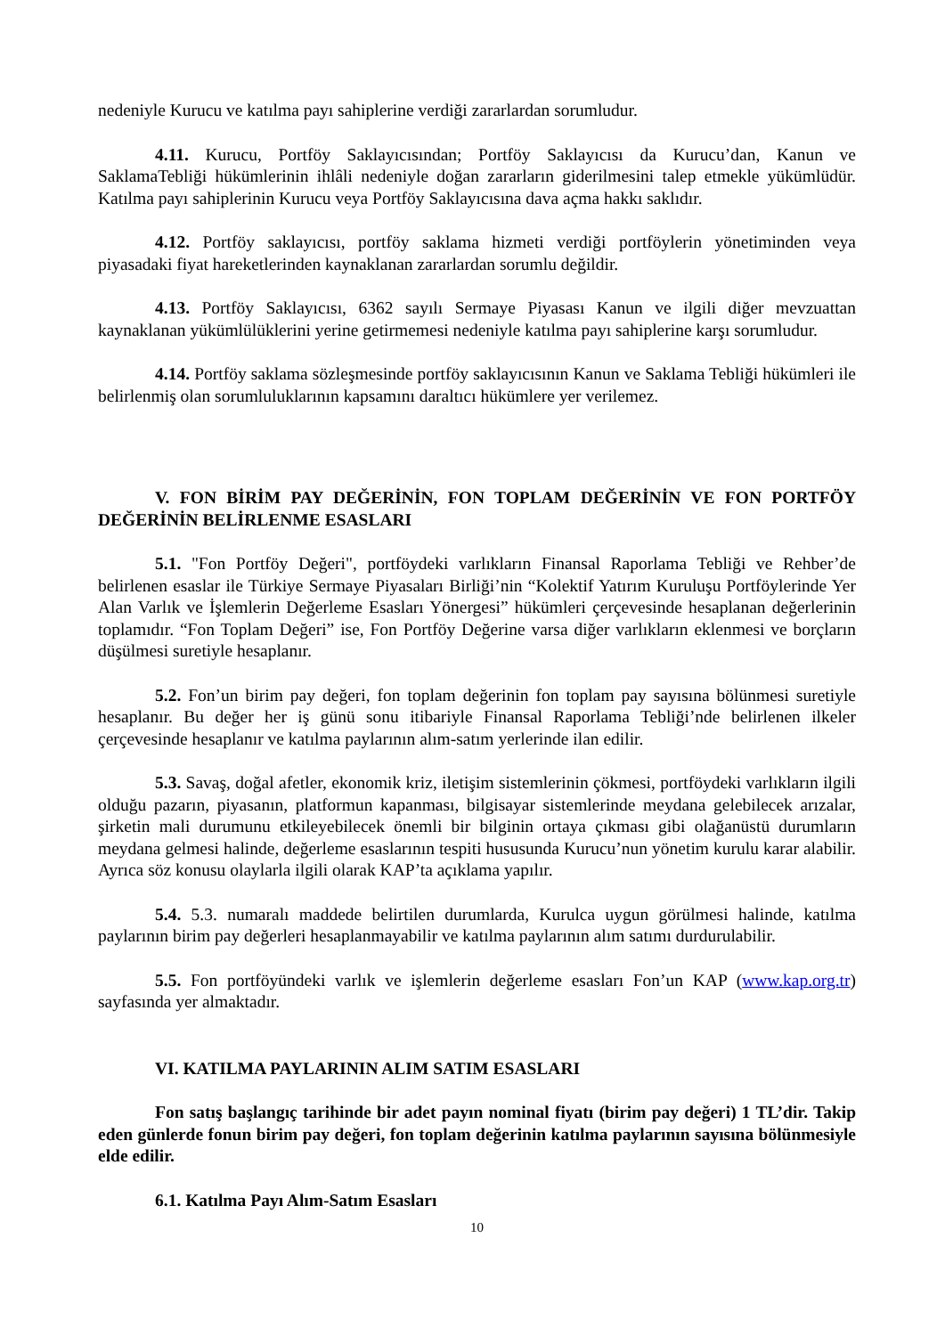nedeniyle Kurucu ve katılma payı sahiplerine verdiği zararlardan sorumludur.
4.11. Kurucu, Portföy Saklayıcısından; Portföy Saklayıcısı da Kurucu’dan, Kanun ve SaklamaTebliği hükümlerinin ihlâli nedeniyle doğan zararların giderilmesini talep etmekle yükümlüdür. Katılma payı sahiplerinin Kurucu veya Portföy Saklayıcısına dava açma hakkı saklıdır.
4.12. Portföy saklayıcısı, portföy saklama hizmeti verdiği portföylerin yönetiminden veya piyasadaki fiyat hareketlerinden kaynaklanan zararlardan sorumlu değildir.
4.13. Portföy Saklayıcısı, 6362 sayılı Sermaye Piyasası Kanun ve ilgili diğer mevzuattan kaynaklanan yükümlülüklerini yerine getirmemesi nedeniyle katılma payı sahiplerine karşı sorumludur.
4.14. Portföy saklama sözleşmesinde portföy saklayıcısının Kanun ve Saklama Tebliği hükümleri ile belirlenmiş olan sorumluluklarının kapsamını daraltıcı hükümlere yer verilemez.
V. FON BİRİM PAY DEĞERİNİN, FON TOPLAM DEĞERİNİN VE FON PORTFÖY DEĞERİNİN BELİRLENME ESASLARI
5.1. "Fon Portföy Değeri", portföydeki varlıkların Finansal Raporlama Tebliği ve Rehber’de belirlenen esaslar ile Türkiye Sermaye Piyasaları Birliği’nin “Kolektif Yatırım Kuruluşu Portföylerinde Yer Alan Varlık ve İşlemlerin Değerleme Esasları Yönergesi” hükümleri çerçevesinde hesaplanan değerlerinin toplamıdır. “Fon Toplam Değeri” ise, Fon Portföy Değerine varsa diğer varlıkların eklenmesi ve borçların düşülmesi suretiyle hesaplanır.
5.2. Fon’un birim pay değeri, fon toplam değerinin fon toplam pay sayısına bölünmesi suretiyle hesaplanır. Bu değer her iş günü sonu itibariyle Finansal Raporlama Tebliği’nde belirlenen ilkeler çerçevesinde hesaplanır ve katılma paylarının alım-satım yerlerinde ilan edilir.
5.3. Savaş, doğal afetler, ekonomik kriz, iletişim sistemlerinin çökmesi, portföydeki varlıkların ilgili olduğu pazarın, piyasanın, platformun kapanması, bilgisayar sistemlerinde meydana gelebilecek arızalar, şirketin mali durumunu etkileyebilecek önemli bir bilginin ortaya çıkması gibi olağanüstü durumların meydana gelmesi halinde, değerleme esaslarının tespiti hususunda Kurucu’nun yönetim kurulu karar alabilir. Ayrıca söz konusu olaylarla ilgili olarak KAP’ta açıklama yapılır.
5.4. 5.3. numaralı maddede belirtilen durumlarda, Kurulca uygun görülmesi halinde, katılma paylarının birim pay değerleri hesaplanmayabilir ve katılma paylarının alım satımı durdurulabilir.
5.5. Fon portföyündeki varlık ve işlemlerin değerleme esasları Fon’un KAP (www.kap.org.tr) sayfasında yer almaktadır.
VI. KATILMA PAYLARININ ALIM SATIM ESASLARI
Fon satış başlangıç tarihinde bir adet payın nominal fiyatı (birim pay değeri) 1 TL’dir. Takip eden günlerde fonun birim pay değeri, fon toplam değerinin katılma paylarının sayısına bölünmesiyle elde edilir.
6.1. Katılma Payı Alım-Satım Esasları
10